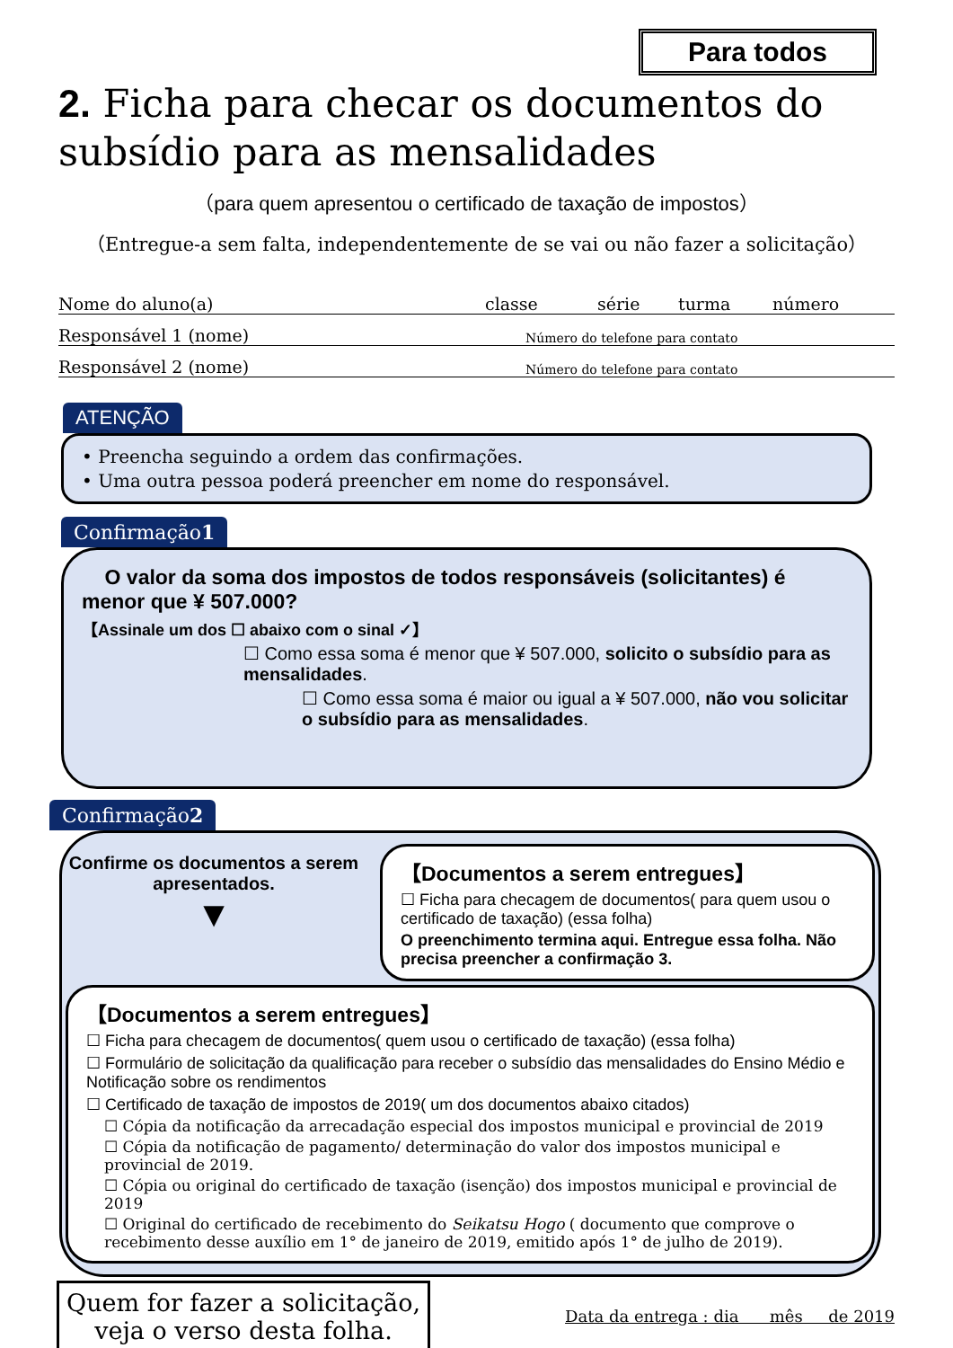Para todos
2. Ficha para checar os documentos do subsídio para as mensalidades
（para quem apresentou o certificado de taxação de impostos）
（Entregue-a sem falta, independentemente de se vai ou não fazer a solicitação）
Nome do aluno(a) classe série turma número
Responsável 1 (nome) Número do telefone para contato
Responsável 2 (nome) Número do telefone para contato
ATENÇÃO
• Preencha seguindo a ordem das confirmações.
• Uma outra pessoa poderá preencher em nome do responsável.
Confirmação1
O valor da soma dos impostos de todos responsáveis (solicitantes) é menor que ¥ 507.000?
【Assinale um dos ☐ abaixo com o sinal ✓】
☐ Como essa soma é menor que ¥ 507.000, solicito o subsídio para as mensalidades.
☐ Como essa soma é maior ou igual a ¥ 507.000, não vou solicitar o subsídio para as mensalidades.
Confirmação2
Confirme os documentos a serem apresentados.
▼
【Documentos a serem entregues】
☐ Ficha para checagem de documentos( para quem usou o certificado de taxação) (essa folha)
O preenchimento termina aqui. Entregue essa folha. Não precisa preencher a confirmação 3.
【Documentos a serem entregues】
☐ Ficha para checagem de documentos( quem usou o certificado de taxação) (essa folha)
☐ Formulário de solicitação da qualificação para receber o subsídio das mensalidades do Ensino Médio e Notificação sobre os rendimentos
☐ Certificado de taxação de impostos de 2019( um dos documentos abaixo citados)
☐ Cópia da notificação da arrecadação especial dos impostos municipal e provincial de 2019
☐ Cópia da notificação de pagamento/ determinação do valor dos impostos municipal e provincial de 2019.
☐ Cópia ou original do certificado de taxação (isenção) dos impostos municipal e provincial de 2019
☐ Original do certificado de recebimento do Seikatsu Hogo ( documento que comprove o recebimento desse auxílio em 1° de janeiro de 2019, emitido após 1° de julho de 2019).
Quem for fazer a solicitação,
veja o verso desta folha.
Data da entrega : dia mês de 2019